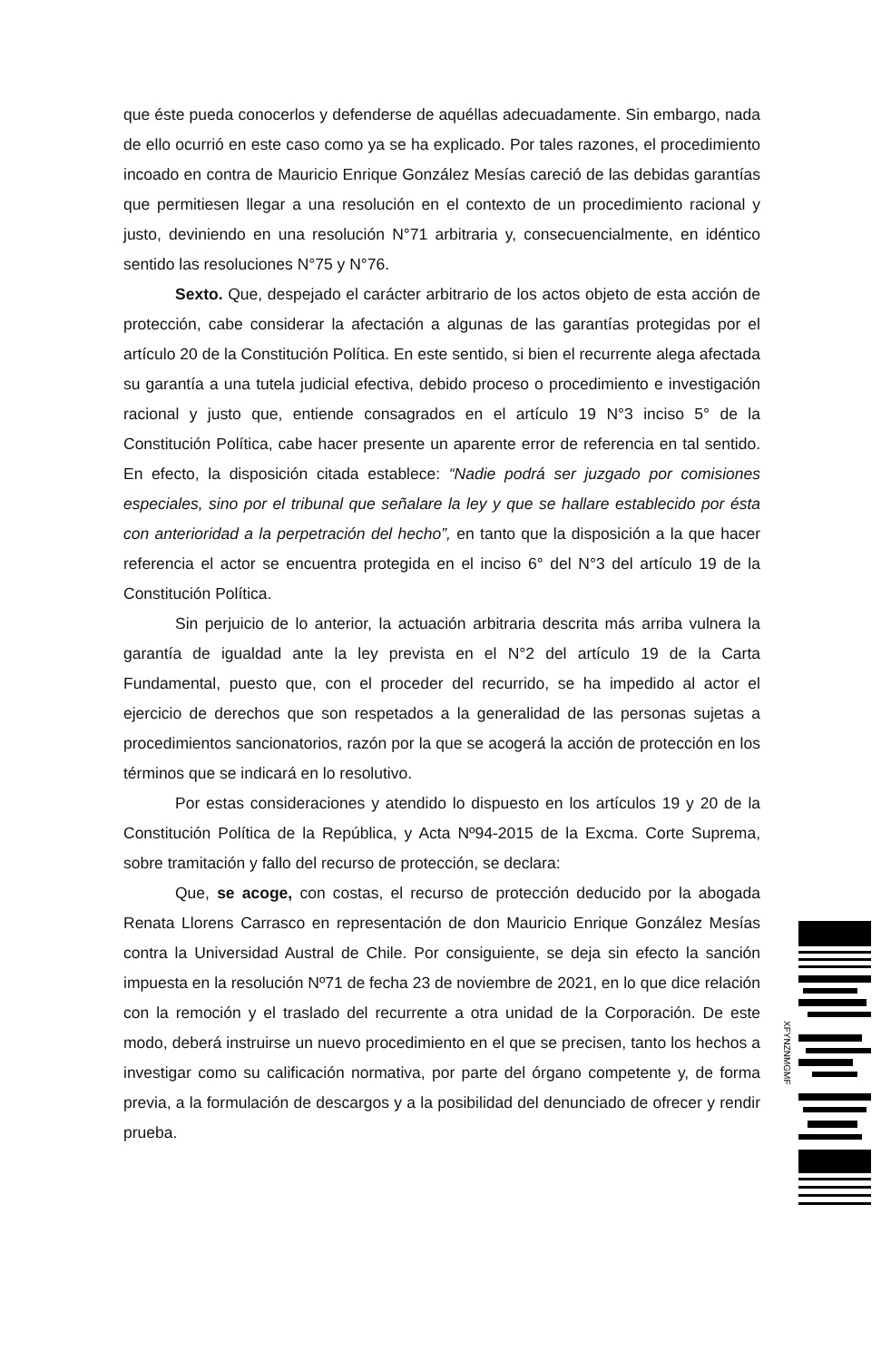que éste pueda conocerlos y defenderse de aquéllas adecuadamente. Sin embargo, nada de ello ocurrió en este caso como ya se ha explicado. Por tales razones, el procedimiento incoado en contra de Mauricio Enrique González Mesías careció de las debidas garantías que permitiesen llegar a una resolución en el contexto de un procedimiento racional y justo, deviniendo en una resolución N°71 arbitraria y, consecuencialmente, en idéntico sentido las resoluciones N°75 y N°76.
Sexto. Que, despejado el carácter arbitrario de los actos objeto de esta acción de protección, cabe considerar la afectación a algunas de las garantías protegidas por el artículo 20 de la Constitución Política. En este sentido, si bien el recurrente alega afectada su garantía a una tutela judicial efectiva, debido proceso o procedimiento e investigación racional y justo que, entiende consagrados en el artículo 19 N°3 inciso 5° de la Constitución Política, cabe hacer presente un aparente error de referencia en tal sentido. En efecto, la disposición citada establece: “Nadie podrá ser juzgado por comisiones especiales, sino por el tribunal que señalare la ley y que se hallare establecido por ésta con anterioridad a la perpetración del hecho”, en tanto que la disposición a la que hacer referencia el actor se encuentra protegida en el inciso 6° del N°3 del artículo 19 de la Constitución Política.
Sin perjuicio de lo anterior, la actuación arbitraria descrita más arriba vulnera la garantía de igualdad ante la ley prevista en el N°2 del artículo 19 de la Carta Fundamental, puesto que, con el proceder del recurrido, se ha impedido al actor el ejercicio de derechos que son respetados a la generalidad de las personas sujetas a procedimientos sancionatorios, razón por la que se acogerá la acción de protección en los términos que se indicará en lo resolutivo.
Por estas consideraciones y atendido lo dispuesto en los artículos 19 y 20 de la Constitución Política de la República, y Acta Nº94-2015 de la Excma. Corte Suprema, sobre tramitación y fallo del recurso de protección, se declara:
Que, se acoge, con costas, el recurso de protección deducido por la abogada Renata Llorens Carrasco en representación de don Mauricio Enrique González Mesías contra la Universidad Austral de Chile. Por consiguiente, se deja sin efecto la sanción impuesta en la resolución Nº71 de fecha 23 de noviembre de 2021, en lo que dice relación con la remoción y el traslado del recurrente a otra unidad de la Corporación. De este modo, deberá instruirse un nuevo procedimiento en el que se precisen, tanto los hechos a investigar como su calificación normativa, por parte del órgano competente y, de forma previa, a la formulación de descargos y a la posibilidad del denunciado de ofrecer y rendir prueba.
XFYNZNMGMF